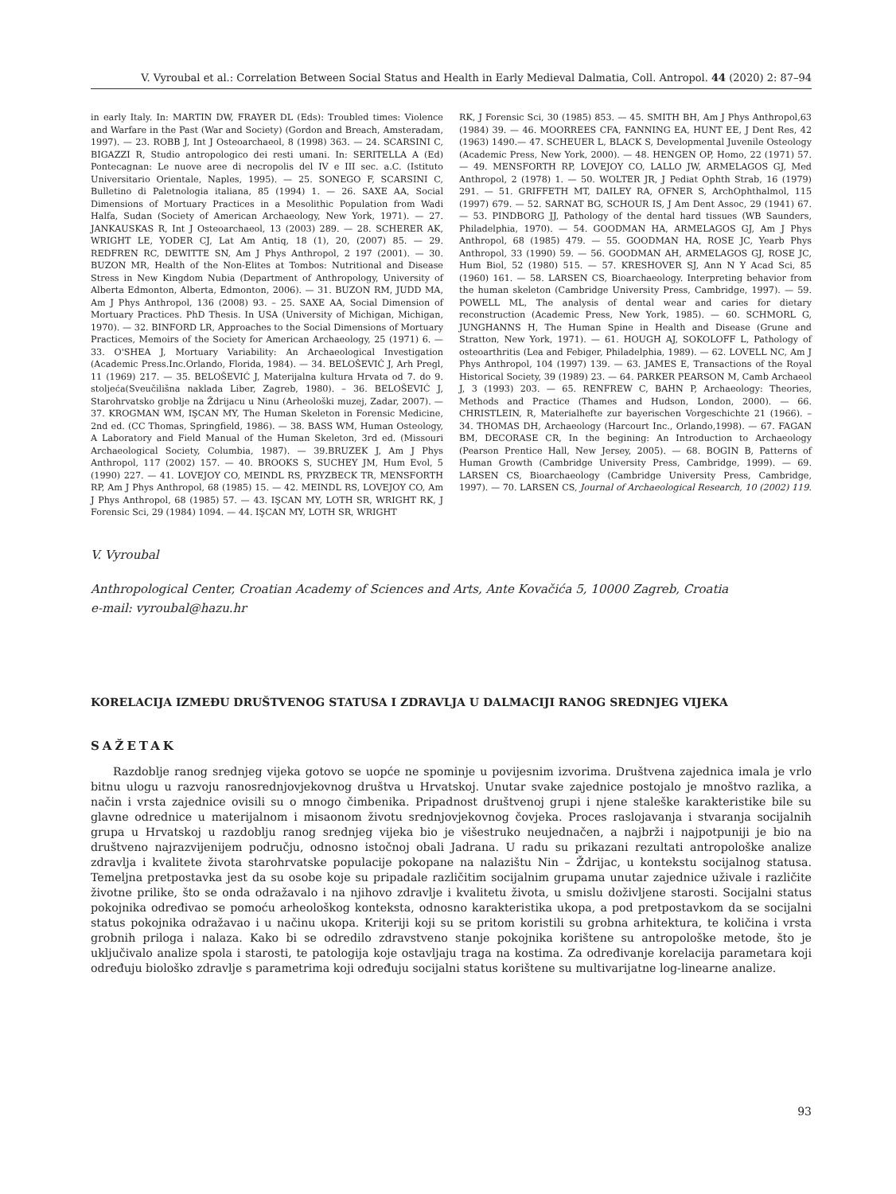V. Vyroubal et al.: Correlation Between Social Status and Health in Early Medieval Dalmatia, Coll. Antropol. 44 (2020) 2: 87–94
in early Italy. In: MARTIN DW, FRAYER DL (Eds): Troubled times: Violence and Warfare in the Past (War and Society) (Gordon and Breach, Amsteradam, 1997). — 23. ROBB J, Int J Osteoarchaeol, 8 (1998) 363. — 24. SCARSINI C, BIGAZZI R, Studio antropologico dei resti umani. In: SERITELLA A (Ed) Pontecagnan: Le nuove aree di necropolis del IV e III sec. a.C. (Istituto Universitario Orientale, Naples, 1995). — 25. SONEGO F, SCARSINI C, Bulletino di Paletnologia italiana, 85 (1994) 1. — 26. SAXE AA, Social Dimensions of Mortuary Practices in a Mesolithic Population from Wadi Halfa, Sudan (Society of American Archaeology, New York, 1971). — 27. JANKAUSKAS R, Int J Osteoarchaeol, 13 (2003) 289. — 28. SCHERER AK, WRIGHT LE, YODER CJ, Lat Am Antiq, 18 (1), 20, (2007) 85. — 29. REDFREN RC, DEWITTE SN, Am J Phys Anthropol, 2 197 (2001). — 30. BUZON MR, Health of the Non-Elites at Tombos: Nutritional and Disease Stress in New Kingdom Nubia (Department of Anthropology, University of Alberta Edmonton, Alberta, Edmonton, 2006). — 31. BUZON RM, JUDD MA, Am J Phys Anthropol, 136 (2008) 93. – 25. SAXE AA, Social Dimension of Mortuary Practices. PhD Thesis. In USA (University of Michigan, Michigan, 1970). — 32. BINFORD LR, Approaches to the Social Dimensions of Mortuary Practices, Memoirs of the Society for American Archaeology, 25 (1971) 6. — 33. O'SHEA J, Mortuary Variability: An Archaeological Investigation (Academic Press.Inc.Orlando, Florida, 1984). — 34. BELOŠEVIĆ J, Arh Pregl, 11 (1969) 217. — 35. BELOŠEVIĆ J, Materijalna kultura Hrvata od 7. do 9. stoljeća(Sveučilišna naklada Liber, Zagreb, 1980). – 36. BELOŠEVIĆ J, Starohrvatsko groblje na Ždrijacu u Ninu (Arheološki muzej, Zadar, 2007). — 37. KROGMAN WM, IŞCAN MY, The Human Skeleton in Forensic Medicine, 2nd ed. (CC Thomas, Springfield, 1986). — 38. BASS WM, Human Osteology, A Laboratory and Field Manual of the Human Skeleton, 3rd ed. (Missouri Archaeological Society, Columbia, 1987). — 39.BRUZEK J, Am J Phys Anthropol, 117 (2002) 157. — 40. BROOKS S, SUCHEY JM, Hum Evol, 5 (1990) 227. — 41. LOVEJOY CO, MEINDL RS, PRYZBECK TR, MENSFORTH RP, Am J Phys Anthropol, 68 (1985) 15. — 42. MEINDL RS, LOVEJOY CO, Am J Phys Anthropol, 68 (1985) 57. — 43. IŞCAN MY, LOTH SR, WRIGHT RK, J Forensic Sci, 29 (1984) 1094. — 44. IŞCAN MY, LOTH SR, WRIGHT
RK, J Forensic Sci, 30 (1985) 853. — 45. SMITH BH, Am J Phys Anthropol,63 (1984) 39. — 46. MOORREES CFA, FANNING EA, HUNT EE, J Dent Res, 42 (1963) 1490.— 47. SCHEUER L, BLACK S, Developmental Juvenile Osteology (Academic Press, New York, 2000). — 48. HENGEN OP, Homo, 22 (1971) 57. — 49. MENSFORTH RP, LOVEJOY CO, LALLO JW, ARMELAGOS GJ, Med Anthropol, 2 (1978) 1. — 50. WOLTER JR, J Pediat Ophth Strab, 16 (1979) 291. — 51. GRIFFETH MT, DAILEY RA, OFNER S, ArchOphthalmol, 115 (1997) 679. — 52. SARNAT BG, SCHOUR IS, J Am Dent Assoc, 29 (1941) 67. — 53. PINDBORG JJ, Pathology of the dental hard tissues (WB Saunders, Philadelphia, 1970). — 54. GOODMAN HA, ARMELAGOS GJ, Am J Phys Anthropol, 68 (1985) 479. — 55. GOODMAN HA, ROSE JC, Yearb Phys Anthropol, 33 (1990) 59. — 56. GOODMAN AH, ARMELAGOS GJ, ROSE JC, Hum Biol, 52 (1980) 515. — 57. KRESHOVER SJ, Ann N Y Acad Sci, 85 (1960) 161. — 58. LARSEN CS, Bioarchaeology. Interpreting behavior from the human skeleton (Cambridge University Press, Cambridge, 1997). — 59. POWELL ML, The analysis of dental wear and caries for dietary reconstruction (Academic Press, New York, 1985). — 60. SCHMORL G, JUNGHANNS H, The Human Spine in Health and Disease (Grune and Stratton, New York, 1971). — 61. HOUGH AJ, SOKOLOFF L, Pathology of osteoarthritis (Lea and Febiger, Philadelphia, 1989). — 62. LOVELL NC, Am J Phys Anthropol, 104 (1997) 139. — 63. JAMES E, Transactions of the Royal Historical Society, 39 (1989) 23. — 64. PARKER PEARSON M, Camb Archaeol J, 3 (1993) 203. — 65. RENFREW C, BAHN P, Archaeology: Theories, Methods and Practice (Thames and Hudson, London, 2000). — 66. CHRISTLEIN, R, Materialhefte zur bayerischen Vorgeschichte 21 (1966). – 34. THOMAS DH, Archaeology (Harcourt Inc., Orlando,1998). — 67. FAGAN BM, DECORASE CR, In the begining: An Introduction to Archaeology (Pearson Prentice Hall, New Jersey, 2005). — 68. BOGIN B, Patterns of Human Growth (Cambridge University Press, Cambridge, 1999). — 69. LARSEN CS, Bioarchaeology (Cambridge University Press, Cambridge, 1997). — 70. LARSEN CS, Journal of Archaeological Research, 10 (2002) 119.
V. Vyroubal
Anthropological Center, Croatian Academy of Sciences and Arts, Ante Kovačića 5, 10000 Zagreb, Croatia
e-mail: vyroubal@hazu.hr
KORELACIJA IZMEĐU DRUŠTVENOG STATUSA I ZDRAVLJA U DALMACIJI RANOG SREDNJEG VIJEKA
SAŽETAK
Razdoblje ranog srednjeg vijeka gotovo se uopće ne spominje u povijesnim izvorima. Društvena zajednica imala je vrlo bitnu ulogu u razvoju ranosrednjovjekovnog društva u Hrvatskoj. Unutar svake zajednice postojalo je mnoštvo razlika, a način i vrsta zajednice ovisili su o mnogo čimbenika. Pripadnost društvenoj grupi i njene staleške karakteristike bile su glavne odrednice u materijalnom i misaonom životu srednjovjekovnog čovjeka. Proces raslojavanja i stvaranja socijalnih grupa u Hrvatskoj u razdoblju ranog srednjeg vijeka bio je višestruko neujednačen, a najbrži i najpotpuniji je bio na društveno najrazvijenijem području, odnosno istočnoj obali Jadrana. U radu su prikazani rezultati antropološke analize zdravlja i kvalitete života starohrvatske populacije pokopane na nalazištu Nin – Ždrijac, u kontekstu socijalnog statusa. Temeljna pretpostavka jest da su osobe koje su pripadale različitim socijalnim grupama unutar zajednice uživale i različite životne prilike, što se onda odražavalo i na njihovo zdravlje i kvalitetu života, u smislu doživljene starosti. Socijalni status pokojnika određivao se pomoću arheološkog konteksta, odnosno karakteristika ukopa, a pod pretpostavkom da se socijalni status pokojnika odražavao i u načinu ukopa. Kriteriji koji su se pritom koristili su grobna arhitektura, te količina i vrsta grobnih priloga i nalaza. Kako bi se odredilo zdravstveno stanje pokojnika korištene su antropološke metode, što je uključivalo analize spola i starosti, te patologija koje ostavljaju traga na kostima. Za određivanje korelacija parametara koji određuju biološko zdravlje s parametrima koji određuju socijalni status korištene su multivarijatne log-linearne analize.
93